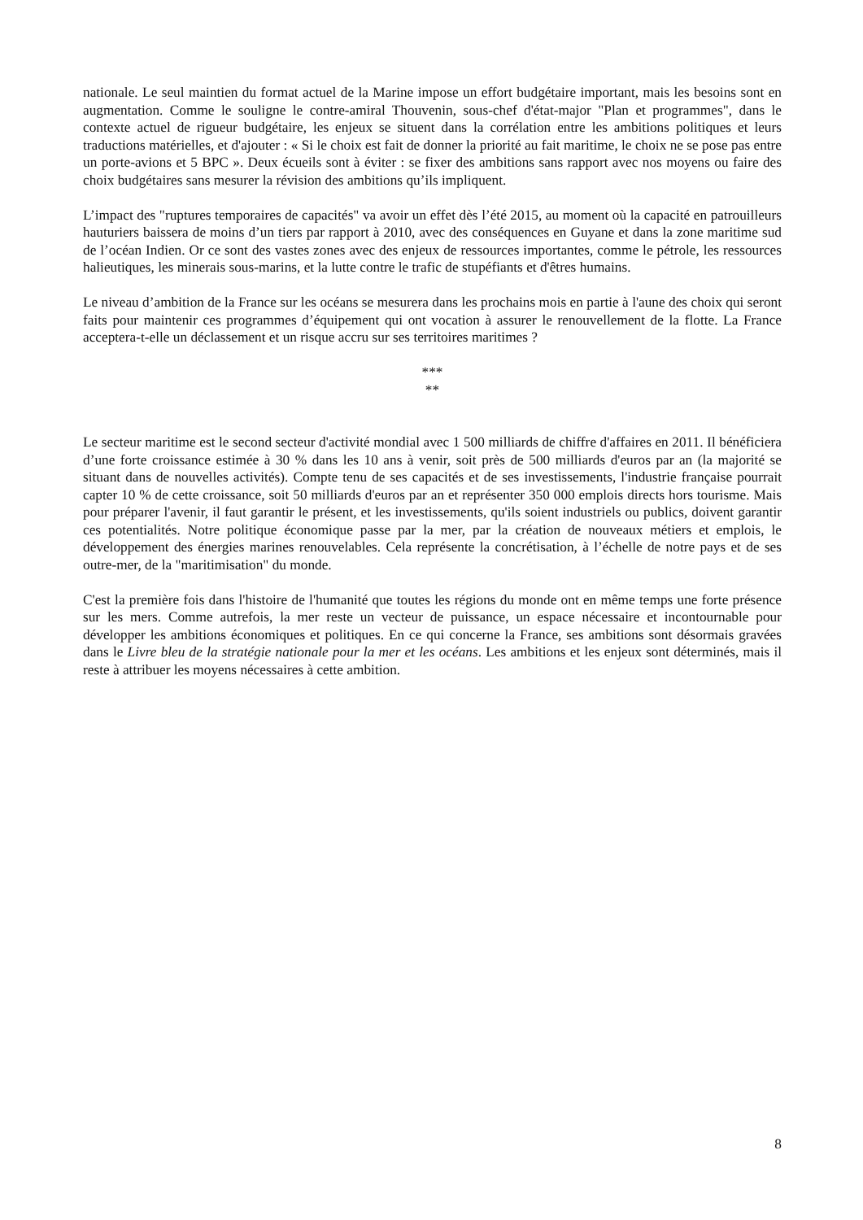nationale. Le seul maintien du format actuel de la Marine impose un effort budgétaire important, mais les besoins sont en augmentation. Comme le souligne le contre-amiral Thouvenin, sous-chef d'état-major "Plan et programmes", dans le contexte actuel de rigueur budgétaire, les enjeux se situent dans la corrélation entre les ambitions politiques et leurs traductions matérielles, et d'ajouter : « Si le choix est fait de donner la priorité au fait maritime, le choix ne se pose pas entre un porte-avions et 5 BPC ». Deux écueils sont à éviter : se fixer des ambitions sans rapport avec nos moyens ou faire des choix budgétaires sans mesurer la révision des ambitions qu’ils impliquent.
L’impact des "ruptures temporaires de capacités" va avoir un effet dès l’été 2015, au moment où la capacité en patrouilleurs hauturiers baissera de moins d’un tiers par rapport à 2010, avec des conséquences en Guyane et dans la zone maritime sud de l’océan Indien. Or ce sont des vastes zones avec des enjeux de ressources importantes, comme le pétrole, les ressources halieutiques, les minerais sous-marins, et la lutte contre le trafic de stupéfiants et d'êtres humains.
Le niveau d’ambition de la France sur les océans se mesurera dans les prochains mois en partie à l'aune des choix qui seront faits pour maintenir ces programmes d’équipement qui ont vocation à assurer le renouvellement de la flotte. La France acceptera-t-elle un déclassement et un risque accru sur ses territoires maritimes ?
***
**
Le secteur maritime est le second secteur d'activité mondial avec 1 500 milliards de chiffre d'affaires en 2011. Il bénéficiera d’une forte croissance estimée à 30 % dans les 10 ans à venir, soit près de 500 milliards d'euros par an (la majorité se situant dans de nouvelles activités). Compte tenu de ses capacités et de ses investissements, l'industrie française pourrait capter 10 % de cette croissance, soit 50 milliards d'euros par an et représenter 350 000 emplois directs hors tourisme. Mais pour préparer l'avenir, il faut garantir le présent, et les investissements, qu'ils soient industriels ou publics, doivent garantir ces potentialités. Notre politique économique passe par la mer, par la création de nouveaux métiers et emplois, le développement des énergies marines renouvelables. Cela représente la concrétisation, à l’échelle de notre pays et de ses outre-mer, de la "maritimisation" du monde.
C'est la première fois dans l'histoire de l'humanité que toutes les régions du monde ont en même temps une forte présence sur les mers. Comme autrefois, la mer reste un vecteur de puissance, un espace nécessaire et incontournable pour développer les ambitions économiques et politiques. En ce qui concerne la France, ses ambitions sont désormais gravées dans le Livre bleu de la stratégie nationale pour la mer et les océans. Les ambitions et les enjeux sont déterminés, mais il reste à attribuer les moyens nécessaires à cette ambition.
8